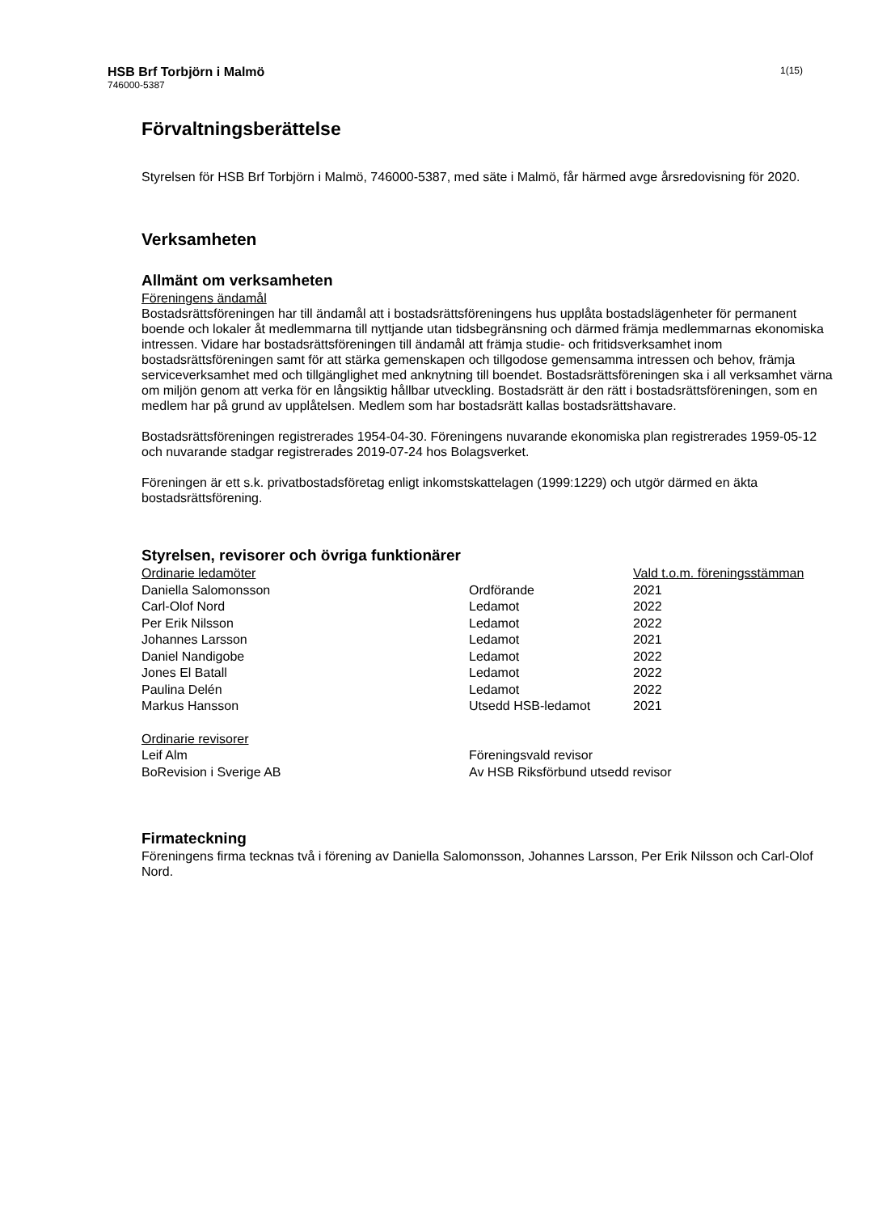HSB Brf Torbjörn i Malmö
746000-5387
1(15)
Förvaltningsberättelse
Styrelsen för HSB Brf Torbjörn i Malmö, 746000-5387, med säte i Malmö, får härmed avge årsredovisning för 2020.
Verksamheten
Allmänt om verksamheten
Föreningens ändamål
Bostadsrättsföreningen har till ändamål att i bostadsrättsföreningens hus upplåta bostadslägenheter för permanent boende och lokaler åt medlemmarna till nyttjande utan tidsbegränsning och därmed främja medlemmarnas ekonomiska intressen. Vidare har bostadsrättsföreningen till ändamål att främja studie- och fritidsverksamhet inom bostadsrättsföreningen samt för att stärka gemenskapen och tillgodose gemensamma intressen och behov, främja serviceverksamhet med och tillgänglighet med anknytning till boendet. Bostadsrättsföreningen ska i all verksamhet värna om miljön genom att verka för en långsiktig hållbar utveckling. Bostadsrätt är den rätt i bostadsrättsföreningen, som en medlem har på grund av upplåtelsen. Medlem som har bostadsrätt kallas bostadsrättshavare.
Bostadsrättsföreningen registrerades 1954-04-30. Föreningens nuvarande ekonomiska plan registrerades 1959-05-12 och nuvarande stadgar registrerades 2019-07-24 hos Bolagsverket.
Föreningen är ett s.k. privatbostadsföretag enligt inkomstskattelagen (1999:1229) och utgör därmed en äkta bostadsrättsförening.
Styrelsen, revisorer och övriga funktionärer
| Ordinarie ledamöter | | Vald t.o.m. föreningsstämman |
| --- | --- | --- |
| Daniella Salomonsson | Ordförande | 2021 |
| Carl-Olof Nord | Ledamot | 2022 |
| Per Erik Nilsson | Ledamot | 2022 |
| Johannes Larsson | Ledamot | 2021 |
| Daniel Nandigobe | Ledamot | 2022 |
| Jones El Batall | Ledamot | 2022 |
| Paulina Delén | Ledamot | 2022 |
| Markus Hansson | Utsedd HSB-ledamot | 2021 |
| Ordinarie revisorer | |
| --- | --- |
| Leif Alm | Föreningsvald revisor |
| BoRevision i Sverige AB | Av HSB Riksförbund utsedd revisor |
Firmateckning
Föreningens firma tecknas två i förening av Daniella Salomonsson, Johannes Larsson, Per Erik Nilsson och Carl-Olof Nord.